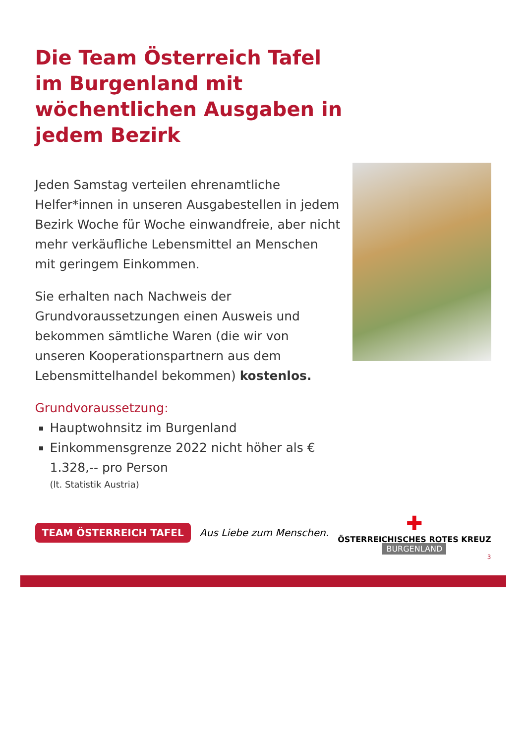Die Team Österreich Tafel im Burgenland mit wöchentlichen Ausgaben in jedem Bezirk
Jeden Samstag verteilen ehrenamtliche Helfer*innen in unseren Ausgabestellen in jedem Bezirk Woche für Woche einwandfreie, aber nicht mehr verkäufliche Lebensmittel an Menschen mit geringem Einkommen.
Sie erhalten nach Nachweis der Grundvoraussetzungen einen Ausweis und bekommen sämtliche Waren (die wir von unseren Kooperationspartnern aus dem Lebensmittelhandel bekommen) kostenlos.
Grundvoraussetzung:
Hauptwohnsitz im Burgenland
Einkommensgrenze 2022 nicht höher als € 1.328,-- pro Person
(lt. Statistik Austria)
TEAM ÖSTERREICH TAFEL
Aus Liebe zum Menschen.
✚
ÖSTERREICHISCHES ROTES KREUZ
BURGENLAND
3